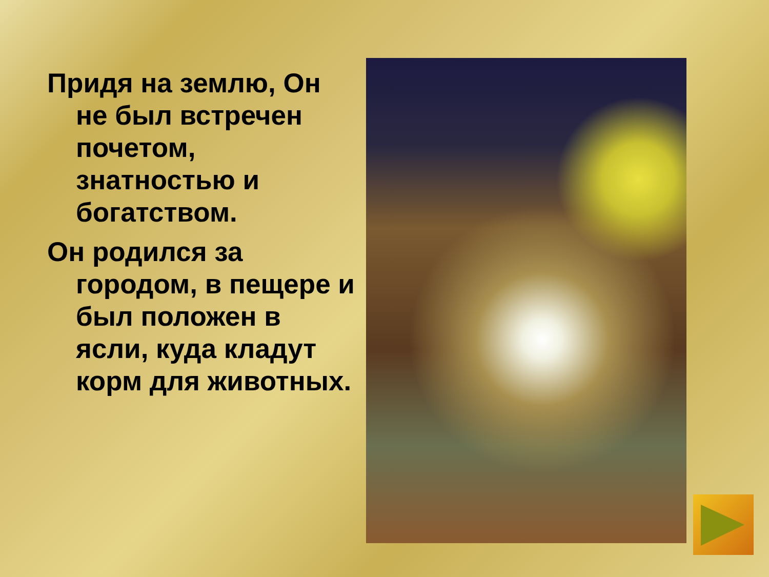Придя на землю, Он не был встречен почетом, знатностью и богатством.
Он родился за городом, в пещере и был положен в ясли, куда кладут корм для животных.